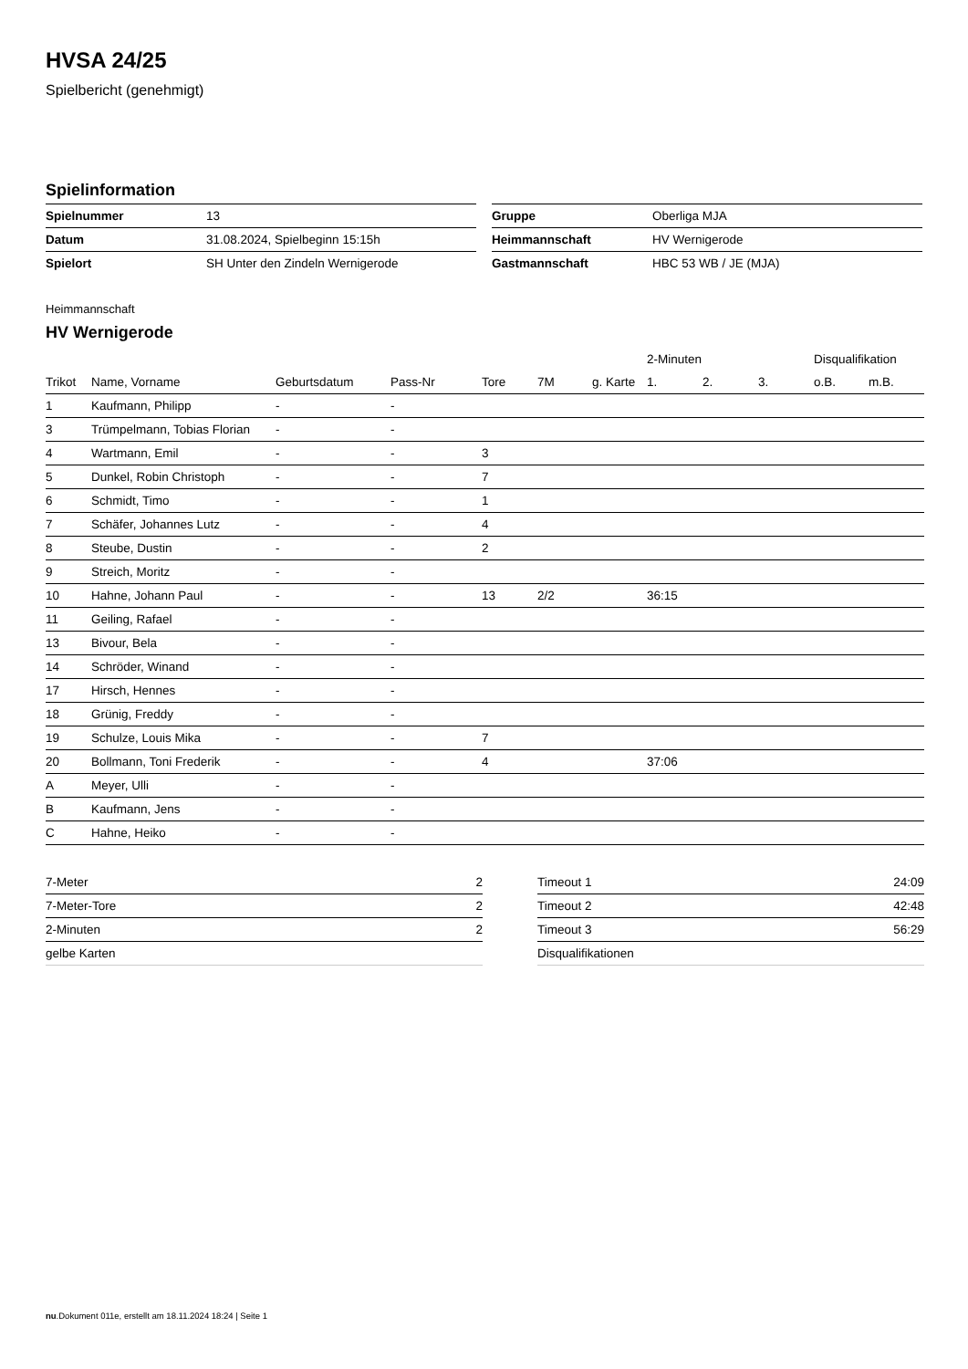HVSA 24/25
Spielbericht (genehmigt)
Spielinformation
| Spielnummer | 13 |
| Datum | 31.08.2024, Spielbeginn 15:15h |
| Spielort | SH Unter den Zindeln Wernigerode |
| Gruppe | Oberliga MJA |
| Heimmannschaft | HV Wernigerode |
| Gastmannschaft | HBC 53 WB / JE (MJA) |
Heimmannschaft
HV Wernigerode
| | | | | | | | 2-Minuten | | | Disqualifikation | |
| --- | --- | --- | --- | --- | --- | --- | --- | --- | --- | --- | --- |
| Trikot | Name, Vorname | Geburtsdatum | Pass-Nr | Tore | 7M | g. Karte | 1. | 2. | 3. | o.B. | m.B. |
| 1 | Kaufmann, Philipp | - | - | | | | | | | | |
| 3 | Trümpelmann, Tobias Florian | - | - | | | | | | | | |
| 4 | Wartmann, Emil | - | - | 3 | | | | | | | |
| 5 | Dunkel, Robin Christoph | - | - | 7 | | | | | | | |
| 6 | Schmidt, Timo | - | - | 1 | | | | | | | |
| 7 | Schäfer, Johannes Lutz | - | - | 4 | | | | | | | |
| 8 | Steube, Dustin | - | - | 2 | | | | | | | |
| 9 | Streich, Moritz | - | - | | | | | | | | |
| 10 | Hahne, Johann Paul | - | - | 13 | 2/2 | | 36:15 | | | | |
| 11 | Geiling, Rafael | - | - | | | | | | | | |
| 13 | Bivour, Bela | - | - | | | | | | | | |
| 14 | Schröder, Winand | - | - | | | | | | | | |
| 17 | Hirsch, Hennes | - | - | | | | | | | | |
| 18 | Grünig, Freddy | - | - | | | | | | | | |
| 19 | Schulze, Louis Mika | - | - | 7 | | | | | | | |
| 20 | Bollmann, Toni Frederik | - | - | 4 | | | 37:06 | | | | |
| A | Meyer, Ulli | - | - | | | | | | | | |
| B | Kaufmann, Jens | - | - | | | | | | | | |
| C | Hahne, Heiko | - | - | | | | | | | | |
| 7-Meter | 2 |
| 7-Meter-Tore | 2 |
| 2-Minuten | 2 |
| gelbe Karten | |
| Timeout 1 | 24:09 |
| Timeout 2 | 42:48 |
| Timeout 3 | 56:29 |
| Disqualifikationen | |
nu.Dokument 011e, erstellt am 18.11.2024 18:24 | Seite 1